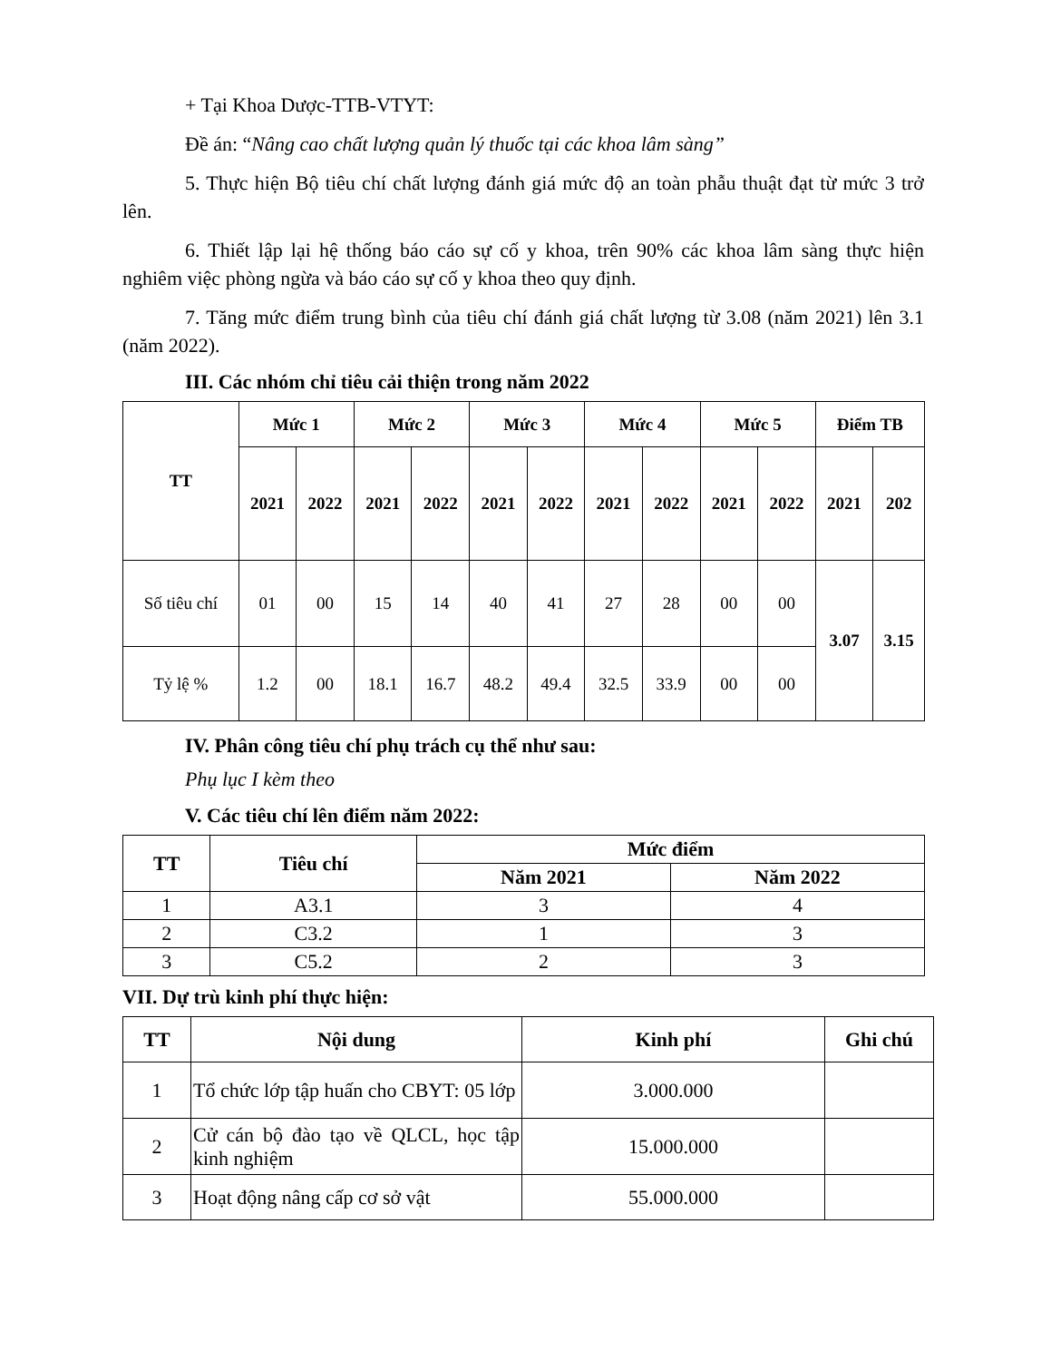+ Tại Khoa Dược-TTB-VTYT:
Đề án: “Nâng cao chất lượng quản lý thuốc tại các khoa lâm sàng”
5. Thực hiện Bộ tiêu chí chất lượng đánh giá mức độ an toàn phẫu thuật đạt từ mức 3 trở lên.
6. Thiết lập lại hệ thống báo cáo sự cố y khoa, trên 90% các khoa lâm sàng thực hiện nghiêm việc phòng ngừa và báo cáo sự cố y khoa theo quy định.
7. Tăng mức điểm trung bình của tiêu chí đánh giá chất lượng từ 3.08 (năm 2021) lên 3.1 (năm 2022).
III. Các nhóm chỉ tiêu cải thiện trong năm 2022
| TT | Mức 1 | | Mức 2 | | Mức 3 | | Mức 4 | | Mức 5 | | Điểm TB | |
| --- | --- | --- | --- | --- | --- | --- | --- | --- | --- | --- | --- | --- |
| | 2021 | 2022 | 2021 | 2022 | 2021 | 2022 | 2021 | 2022 | 2021 | 2022 | 2021 | 202 |
| Số tiêu chí | 01 | 00 | 15 | 14 | 40 | 41 | 27 | 28 | 00 | 00 | 3.07 | 3.15 |
| Tỷ lệ % | 1.2 | 00 | 18.1 | 16.7 | 48.2 | 49.4 | 32.5 | 33.9 | 00 | 00 | | |
IV. Phân công tiêu chí phụ trách cụ thể như sau:
Phụ lục I kèm theo
V. Các tiêu chí lên điểm năm 2022:
| TT | Tiêu chí | Mức điểm | |
| --- | --- | --- | --- |
| | | Năm 2021 | Năm 2022 |
| 1 | A3.1 | 3 | 4 |
| 2 | C3.2 | 1 | 3 |
| 3 | C5.2 | 2 | 3 |
VII. Dự trù kinh phí thực hiện:
| TT | Nội dung | Kinh phí | Ghi chú |
| --- | --- | --- | --- |
| 1 | Tổ chức lớp tập huấn cho CBYT: 05 lớp | 3.000.000 | |
| 2 | Cử cán bộ đào tạo về QLCL, học tập kinh nghiệm | 15.000.000 | |
| 3 | Hoạt động nâng cấp cơ sở vật | 55.000.000 | |